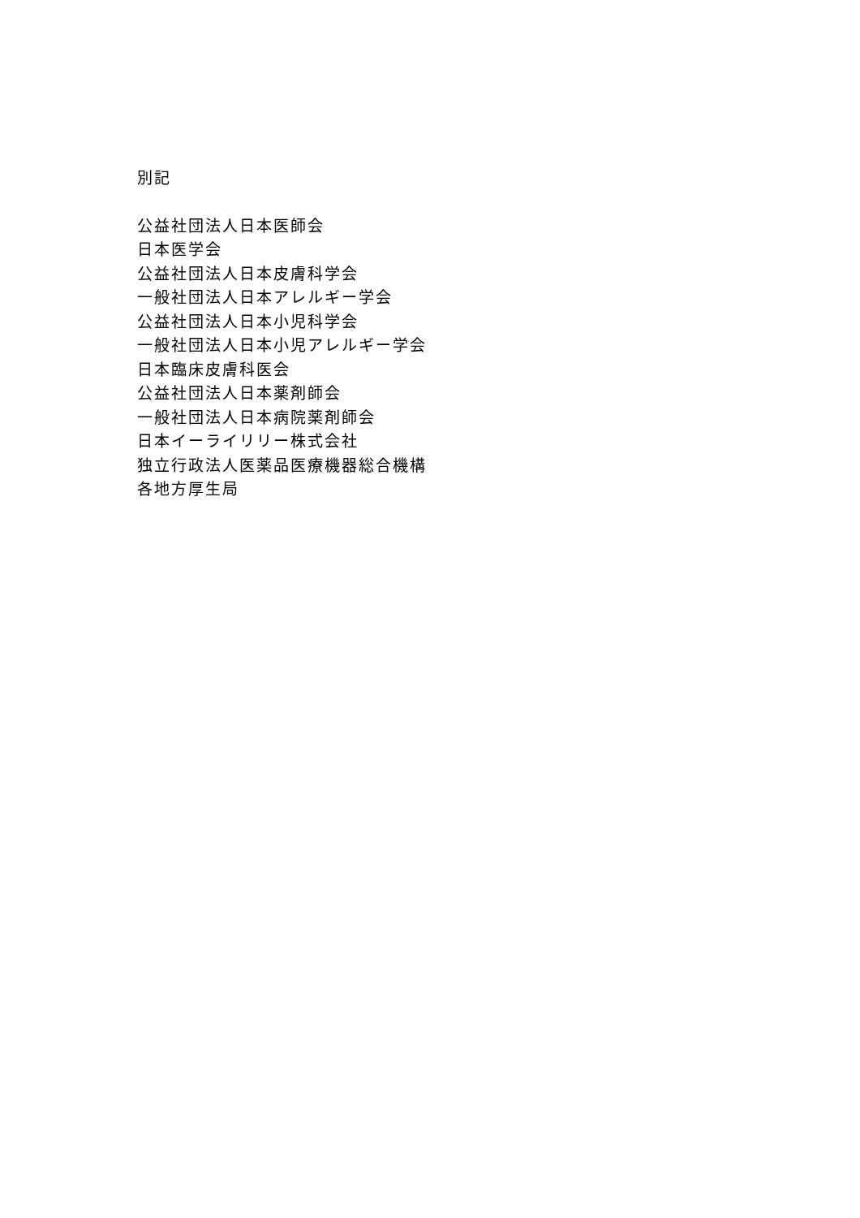別記
公益社団法人日本医師会
日本医学会
公益社団法人日本皮膚科学会
一般社団法人日本アレルギー学会
公益社団法人日本小児科学会
一般社団法人日本小児アレルギー学会
日本臨床皮膚科医会
公益社団法人日本薬剤師会
一般社団法人日本病院薬剤師会
日本イーライリリー株式会社
独立行政法人医薬品医療機器総合機構
各地方厚生局